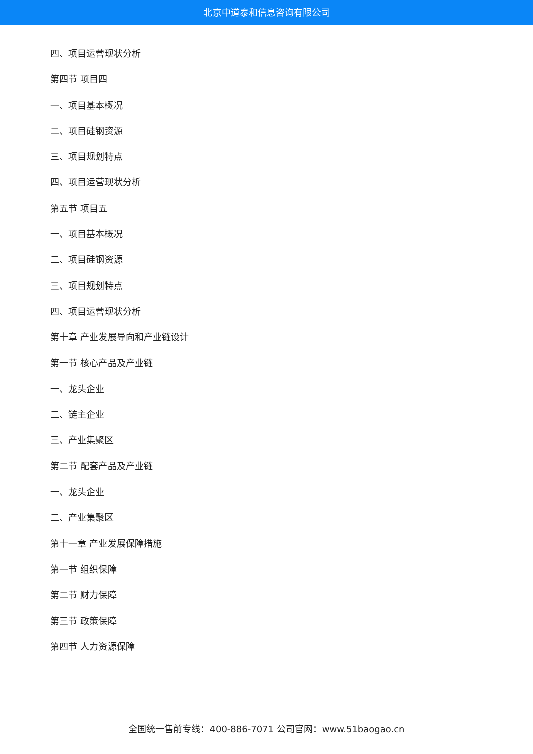北京中道泰和信息咨询有限公司
四、项目运营现状分析
第四节 项目四
一、项目基本概况
二、项目硅钢资源
三、项目规划特点
四、项目运营现状分析
第五节 项目五
一、项目基本概况
二、项目硅钢资源
三、项目规划特点
四、项目运营现状分析
第十章 产业发展导向和产业链设计
第一节 核心产品及产业链
一、龙头企业
二、链主企业
三、产业集聚区
第二节 配套产品及产业链
一、龙头企业
二、产业集聚区
第十一章 产业发展保障措施
第一节 组织保障
第二节 财力保障
第三节 政策保障
第四节 人力资源保障
全国统一售前专线：400-886-7071 公司官网：www.51baogao.cn